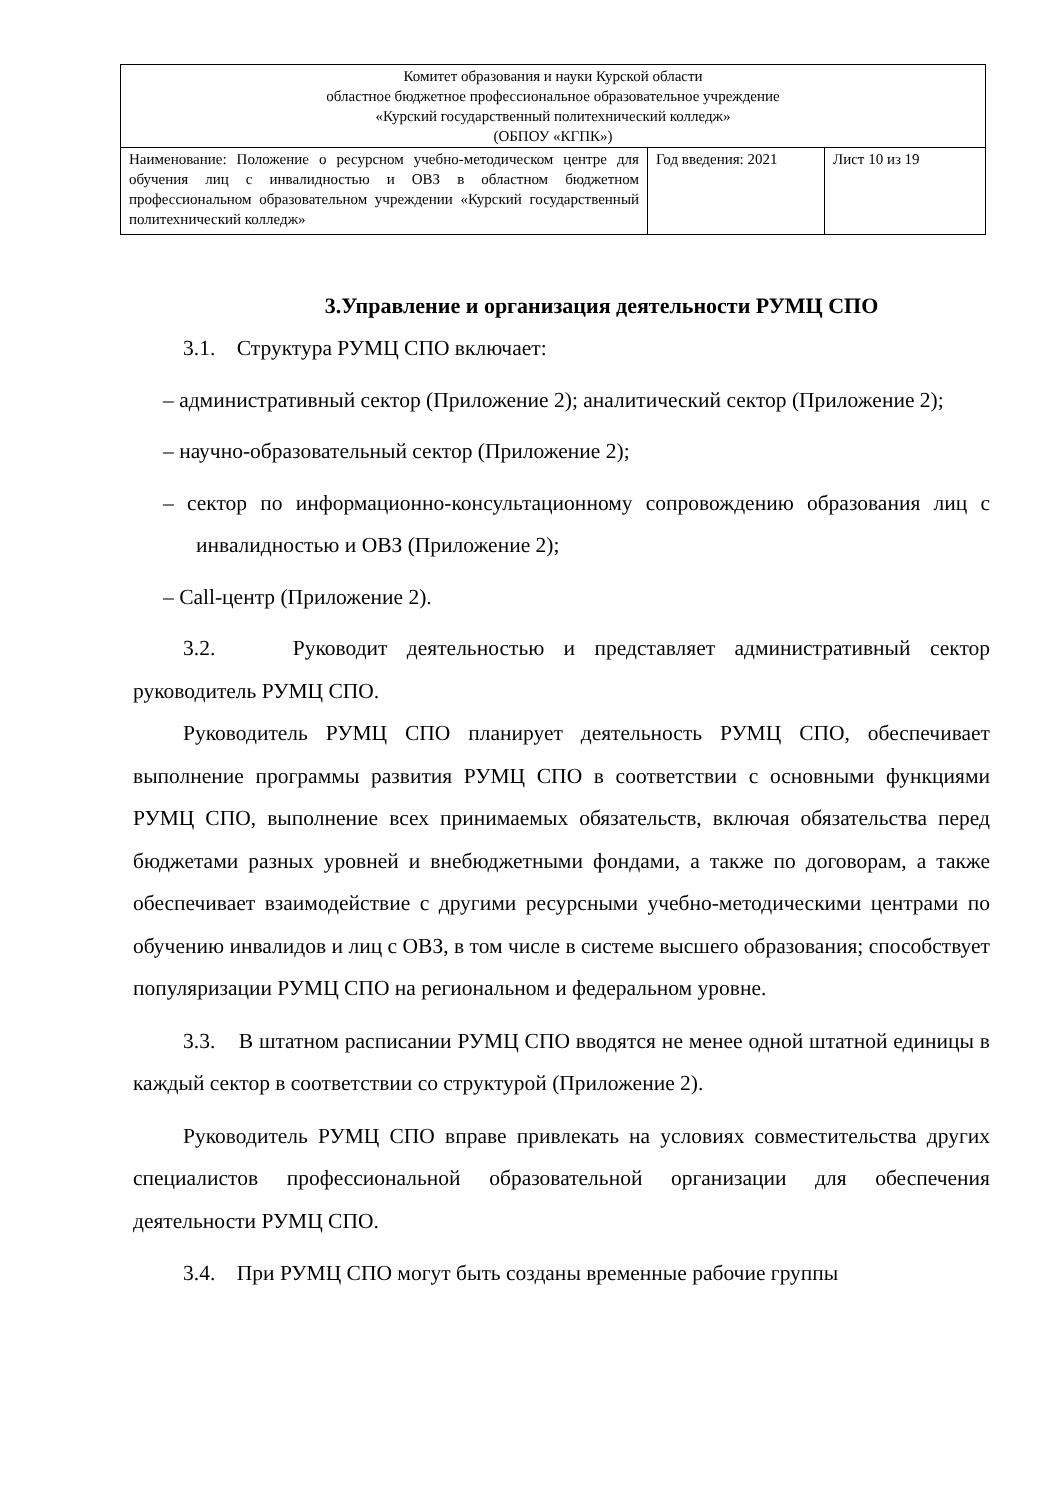| Комитет образования и науки Курской области областное бюджетное профессиональное образовательное учреждение «Курский государственный политехнический колледж» (ОБПОУ «КГПК») | | |
| Наименование: Положение о ресурсном учебно-методическом центре для обучения лиц с инвалидностью и ОВЗ в областном бюджетном профессиональном образовательном учреждении «Курский государственный политехнический колледж» | Год введения: 2021 | Лист 10 из 19 |
3.Управление и организация деятельности РУМЦ СПО
3.1. Структура РУМЦ СПО включает:
– административный сектор (Приложение 2); аналитический сектор (Приложение 2);
– научно-образовательный сектор (Приложение 2);
– сектор по информационно-консультационному сопровождению образования лиц с инвалидностью и ОВЗ (Приложение 2);
– Call-центр (Приложение 2).
3.2. Руководит деятельностью и представляет административный сектор руководитель РУМЦ СПО.
Руководитель РУМЦ СПО планирует деятельность РУМЦ СПО, обеспечивает выполнение программы развития РУМЦ СПО в соответствии с основными функциями РУМЦ СПО, выполнение всех принимаемых обязательств, включая обязательства перед бюджетами разных уровней и внебюджетными фондами, а также по договорам, а также обеспечивает взаимодействие с другими ресурсными учебно-методическими центрами по обучению инвалидов и лиц с ОВЗ, в том числе в системе высшего образования; способствует популяризации РУМЦ СПО на региональном и федеральном уровне.
3.3. В штатном расписании РУМЦ СПО вводятся не менее одной штатной единицы в каждый сектор в соответствии со структурой (Приложение 2).
Руководитель РУМЦ СПО вправе привлекать на условиях совместительства других специалистов профессиональной образовательной организации для обеспечения деятельности РУМЦ СПО.
3.4. При РУМЦ СПО могут быть созданы временные рабочие группы